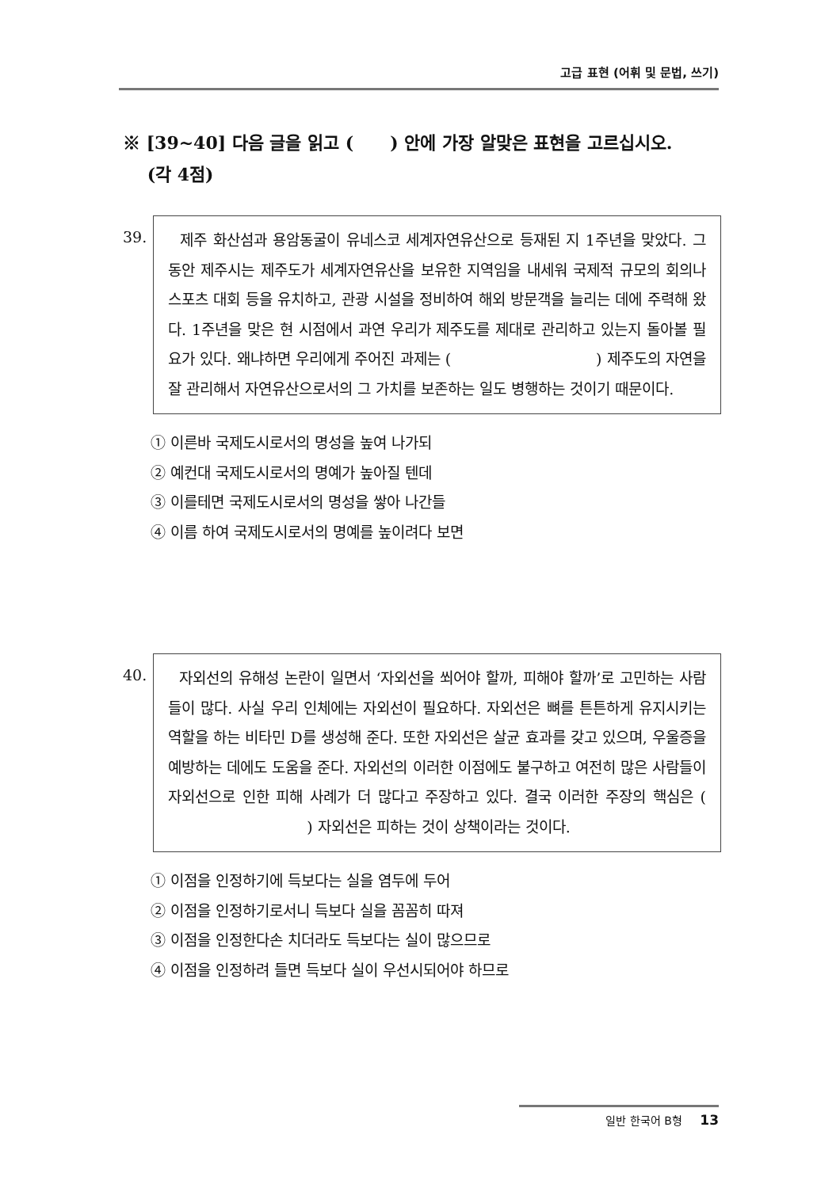고급 표현 (어휘 및 문법, 쓰기)
※ [39~40] 다음 글을 읽고 ( ) 안에 가장 알맞은 표현을 고르십시오.
(각 4점)
39.
제주 화산섬과 용암동굴이 유네스코 세계자연유산으로 등재된 지 1주년을 맞았다. 그동안 제주시는 제주도가 세계자연유산을 보유한 지역임을 내세워 국제적 규모의 회의나 스포츠 대회 등을 유치하고, 관광 시설을 정비하여 해외 방문객을 늘리는 데에 주력해 왔다. 1주년을 맞은 현 시점에서 과연 우리가 제주도를 제대로 관리하고 있는지 돌아볼 필요가 있다. 왜냐하면 우리에게 주어진 과제는 ( ) 제주도의 자연을 잘 관리해서 자연유산으로서의 그 가치를 보존하는 일도 병행하는 것이기 때문이다.
① 이른바 국제도시로서의 명성을 높여 나가되
② 예컨대 국제도시로서의 명예가 높아질 텐데
③ 이를테면 국제도시로서의 명성을 쌓아 나간들
④ 이름 하여 국제도시로서의 명예를 높이려다 보면
40.
자외선의 유해성 논란이 일면서 ‘자외선을 쐬어야 할까, 피해야 할까’로 고민하는 사람들이 많다. 사실 우리 인체에는 자외선이 필요하다. 자외선은 뼈를 튼튼하게 유지시키는 역할을 하는 비타민 D를 생성해 준다. 또한 자외선은 살균 효과를 갖고 있으며, 우울증을 예방하는 데에도 도움을 준다. 자외선의 이러한 이점에도 불구하고 여전히 많은 사람들이 자외선으로 인한 피해 사례가 더 많다고 주장하고 있다. 결국 이러한 주장의 핵심은 ( ) 자외선은 피하는 것이 상책이라는 것이다.
① 이점을 인정하기에 득보다는 실을 염두에 두어
② 이점을 인정하기로서니 득보다 실을 꼼꼼히 따져
③ 이점을 인정한다손 치더라도 득보다는 실이 많으므로
④ 이점을 인정하려 들면 득보다 실이 우선시되어야 하므로
일반 한국어 B형 13